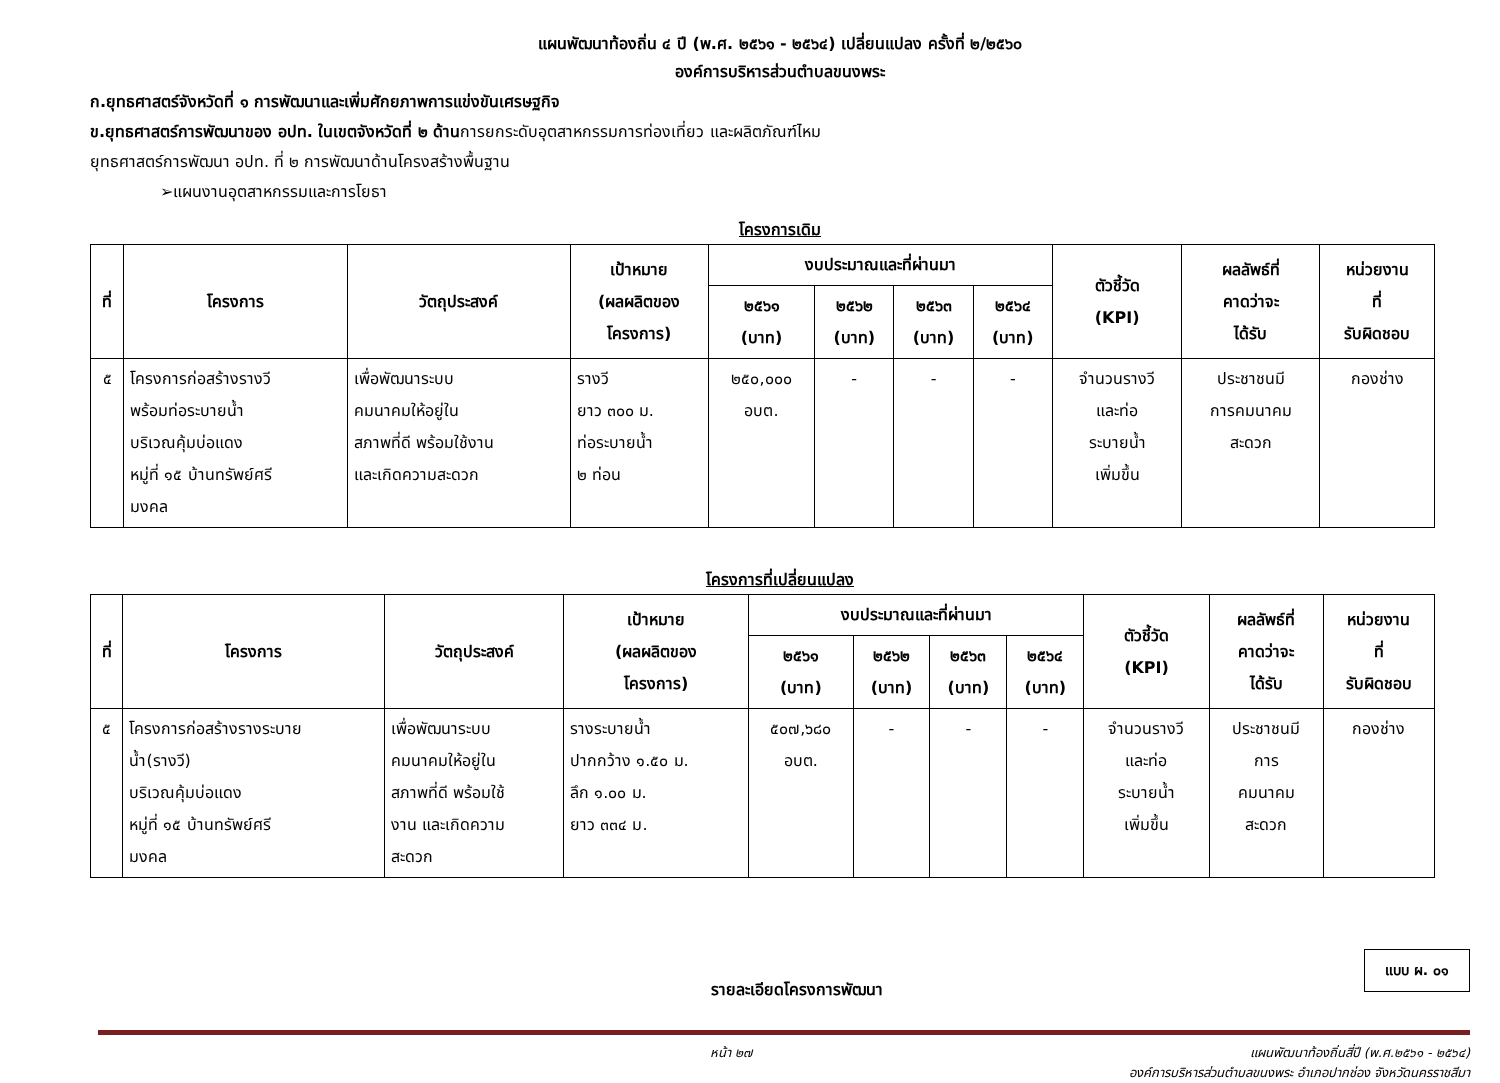แผนพัฒนาท้องถิ่น ๔ ปี (พ.ศ. ๒๕๖๑ - ๒๕๖๔) เปลี่ยนแปลง ครั้งที่ ๒/๒๕๖๐
องค์การบริหารส่วนตำบลขนงพระ
ก.ยุทธศาสตร์จังหวัดที่ ๑ การพัฒนาและเพิ่มศักยภาพการแข่งขันเศรษฐกิจ
ข.ยุทธศาสตร์การพัฒนาของ อปท. ในเขตจังหวัดที่ ๒ ด้านการยกระดับอุตสาหกรรมการท่องเที่ยว และผลิตภัณฑ์ไหม
ยุทธศาสตร์การพัฒนา อปท. ที่ ๒ การพัฒนาด้านโครงสร้างพื้นฐาน
➢แผนงานอุตสาหกรรมและการโยธา
โครงการเดิม
| ที่ | โครงการ | วัตถุประสงค์ | เป้าหมาย (ผลผลิตของ โครงการ) | งบประมาณและที่ผ่านมา | | | | ตัวชี้วัด (KPI) | ผลลัพธ์ที่ คาดว่าจะ ได้รับ | หน่วยงาน ที่ รับผิดชอบ |
| --- | --- | --- | --- | --- | --- | --- | --- | --- | --- | --- |
| | | | | ๒๕๖๑ (บาท) | ๒๕๖๒ (บาท) | ๒๕๖๓ (บาท) | ๒๕๖๔ (บาท) | | | |
| ๕ | โครงการก่อสร้างรางวี พร้อมท่อระบายน้ำ บริเวณคุ้มบ่อแดง หมู่ที่ ๑๕ บ้านทรัพย์ศรี มงคล | เพื่อพัฒนาระบบ คมนาคมให้อยู่ใน สภาพที่ดี พร้อมใช้งาน และเกิดความสะดวก | รางวี ยาว ๓๐๐ ม. ท่อระบายน้ำ ๒ ท่อน | ๒๕๐,๐๐๐ อบต. | - | - | - | จำนวนรางวี และท่อ ระบายน้ำ เพิ่มขึ้น | ประชาชนมี การคมนาคม สะดวก | กองช่าง |
โครงการที่เปลี่ยนแปลง
| ที่ | โครงการ | วัตถุประสงค์ | เป้าหมาย (ผลผลิตของ โครงการ) | งบประมาณและที่ผ่านมา | | | | ตัวชี้วัด (KPI) | ผลลัพธ์ที่ คาดว่าจะ ได้รับ | หน่วยงาน ที่ รับผิดชอบ |
| --- | --- | --- | --- | --- | --- | --- | --- | --- | --- | --- |
| | | | | ๒๕๖๑ (บาท) | ๒๕๖๒ (บาท) | ๒๕๖๓ (บาท) | ๒๕๖๔ (บาท) | | | |
| ๕ | โครงการก่อสร้างรางระบาย น้ำ(รางวี) บริเวณคุ้มบ่อแดง หมู่ที่ ๑๕ บ้านทรัพย์ศรี มงคล | เพื่อพัฒนาระบบ คมนาคมให้อยู่ใน สภาพที่ดี พร้อมใช้ งาน และเกิดความ สะดวก | รางระบายน้ำ ปากกว้าง ๑.๕๐ ม. ลึก ๑.๐๐ ม. ยาว ๓๓๔ ม. | ๕๐๗,๖๘๐ อบต. | - | - | - | จำนวนรางวี และท่อ ระบายน้ำ เพิ่มขึ้น | ประชาชนมี การ คมนาคม สะดวก | กองช่าง |
รายละเอียดโครงการพัฒนา
แบบ ผ. ๐๑
หน้า ๒๗ แผนพัฒนาท้องถิ่นสี่ปี (พ.ศ.๒๕๖๑ - ๒๕๖๔)
องค์การบริหารส่วนตำบลขนงพระ อำเภอปากช่อง จังหวัดนครราชสีมา